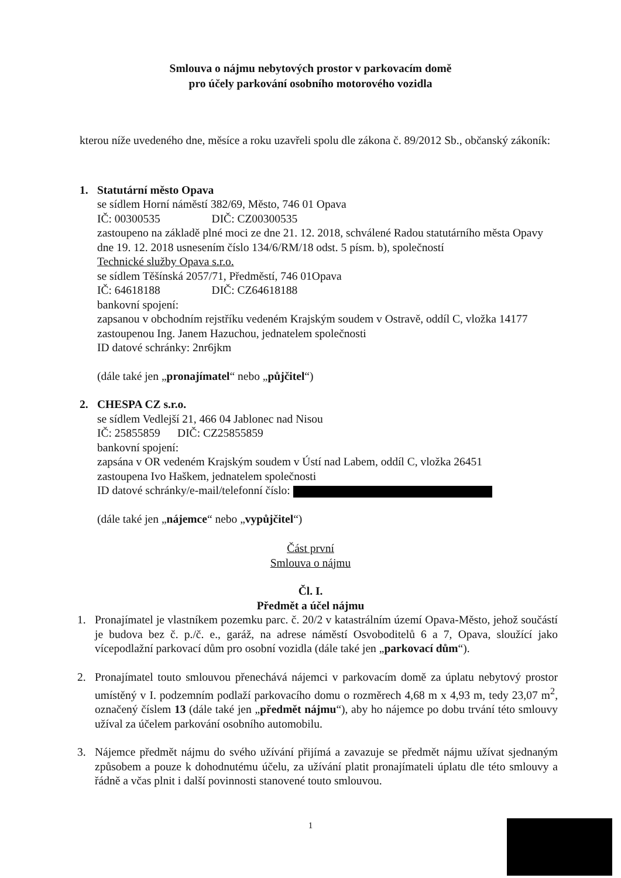Smlouva o nájmu nebytových prostor v parkovacím domě
pro účely parkování osobního motorového vozidla
kterou níže uvedeného dne, měsíce a roku uzavřeli spolu dle zákona č. 89/2012 Sb., občanský zákoník:
1. Statutární město Opava
se sídlem Horní náměstí 382/69, Město, 746 01 Opava
IČ: 00300535 DIČ: CZ00300535
zastoupeno na základě plné moci ze dne 21. 12. 2018, schválené Radou statutárního města Opavy dne 19. 12. 2018 usnesením číslo 134/6/RM/18 odst. 5 písm. b), společností
Technické služby Opava s.r.o.
se sídlem Těšínská 2057/71, Předměstí, 746 01Opava
IČ: 64618188 DIČ: CZ64618188
bankovní spojení:
zapsanou v obchodním rejstříku vedeném Krajským soudem v Ostravě, oddíl C, vložka 14177
zastoupenou Ing. Janem Hazuchou, jednatelem společnosti
ID datové schránky: 2nr6jkm
(dále také jen „pronajímatel“ nebo „půjčitel“)
2. CHESPA CZ s.r.o.
se sídlem Vedlejší 21, 466 04 Jablonec nad Nisou
IČ: 25855859 DIČ: CZ25855859
bankovní spojení:
zapsána v OR vedeném Krajským soudem v Ústí nad Labem, oddíl C, vložka 26451
zastoupena Ivo Haškem, jednatelem společnosti
ID datové schránky/e-mail/telefonní číslo:
(dále také jen „nájemce“ nebo „vypůjčitel“)
Část první
Smlouva o nájmu
Čl. I.
Předmět a účel nájmu
1. Pronajímatel je vlastníkem pozemku parc. č. 20/2 v katastrálním území Opava-Město, jehož součástí je budova bez č. p./č. e., garáž, na adrese náměstí Osvoboditelů 6 a 7, Opava, sloužící jako vícepodlažní parkovací dům pro osobní vozidla (dále také jen „parkovací dům“).
2. Pronajímatel touto smlouvou přenechává nájemci v parkovacím domě za úplatu nebytový prostor umístěný v I. podzemním podlaží parkovacího domu o rozměrech 4,68 m x 4,93 m, tedy 23,07 m<sup>2</sup>, označený číslem 13 (dále také jen „předmět nájmu“), aby ho nájemce po dobu trvání této smlouvy užíval za účelem parkování osobního automobilu.
3. Nájemce předmět nájmu do svého užívání přijímá a zavazuje se předmět nájmu užívat sjednaným způsobem a pouze k dohodnutému účelu, za užívání platit pronajímateli úplatu dle této smlouvy a řádně a včas plnit i další povinnosti stanovené touto smlouvou.
1